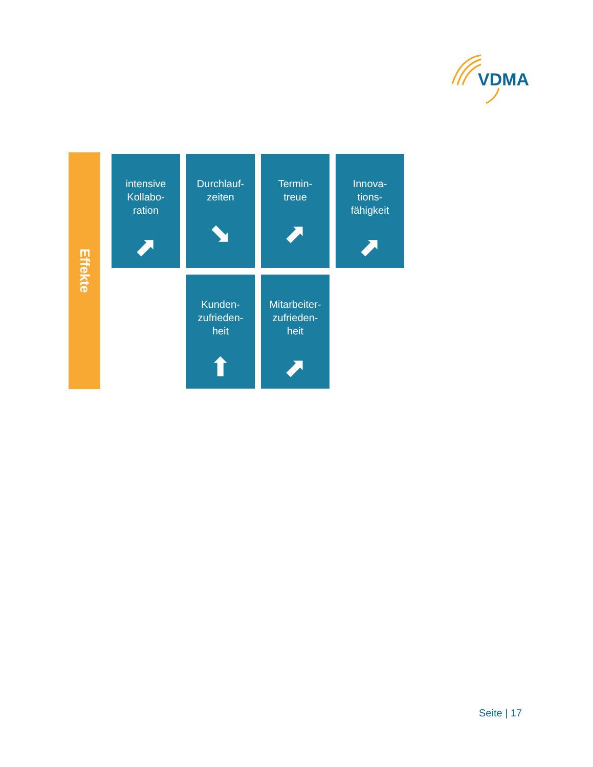VDMA
Effekte
intensive
Kollabo-
ration
⬈
Durchlauf-
zeiten
⬊
Termin-
treue
⬈
Innova-
tions-
fähigkeit
⬈
Kunden-
zufrieden-
heit
⬆
Mitarbeiter-
zufrieden-
heit
⬈
Seite | 17